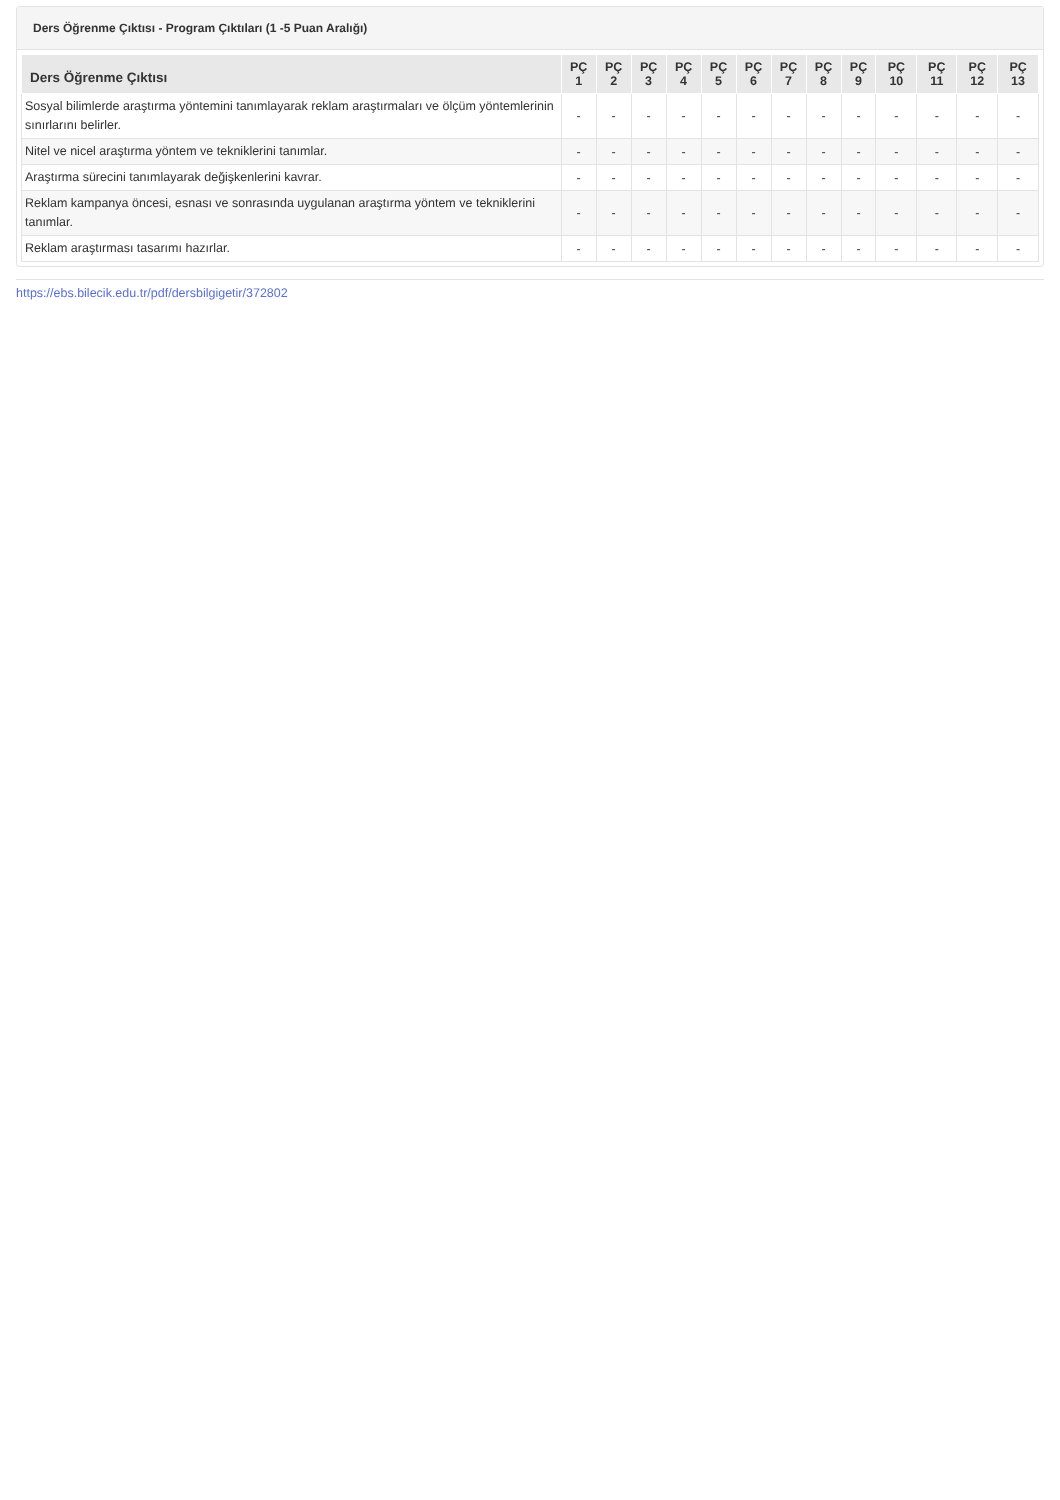Ders Öğrenme Çıktısı - Program Çıktıları (1 -5 Puan Aralığı)
| Ders Öğrenme Çıktısı | PÇ 1 | PÇ 2 | PÇ 3 | PÇ 4 | PÇ 5 | PÇ 6 | PÇ 7 | PÇ 8 | PÇ 9 | PÇ 10 | PÇ 11 | PÇ 12 | PÇ 13 |
| --- | --- | --- | --- | --- | --- | --- | --- | --- | --- | --- | --- | --- | --- |
| Sosyal bilimlerde araştırma yöntemini tanımlayarak reklam araştırmaları ve ölçüm yöntemlerinin sınırlarını belirler. | - | - | - | - | - | - | - | - | - | - | - | - | - |
| Nitel ve nicel araştırma yöntem ve tekniklerini tanımlar. | - | - | - | - | - | - | - | - | - | - | - | - | - |
| Araştırma sürecini tanımlayarak değişkenlerini kavrar. | - | - | - | - | - | - | - | - | - | - | - | - | - |
| Reklam kampanya öncesi, esnası ve sonrasında uygulanan araştırma yöntem ve tekniklerini tanımlar. | - | - | - | - | - | - | - | - | - | - | - | - | - |
| Reklam araştırması tasarımı hazırlar. | - | - | - | - | - | - | - | - | - | - | - | - | - |
https://ebs.bilecik.edu.tr/pdf/dersbilgigetir/372802